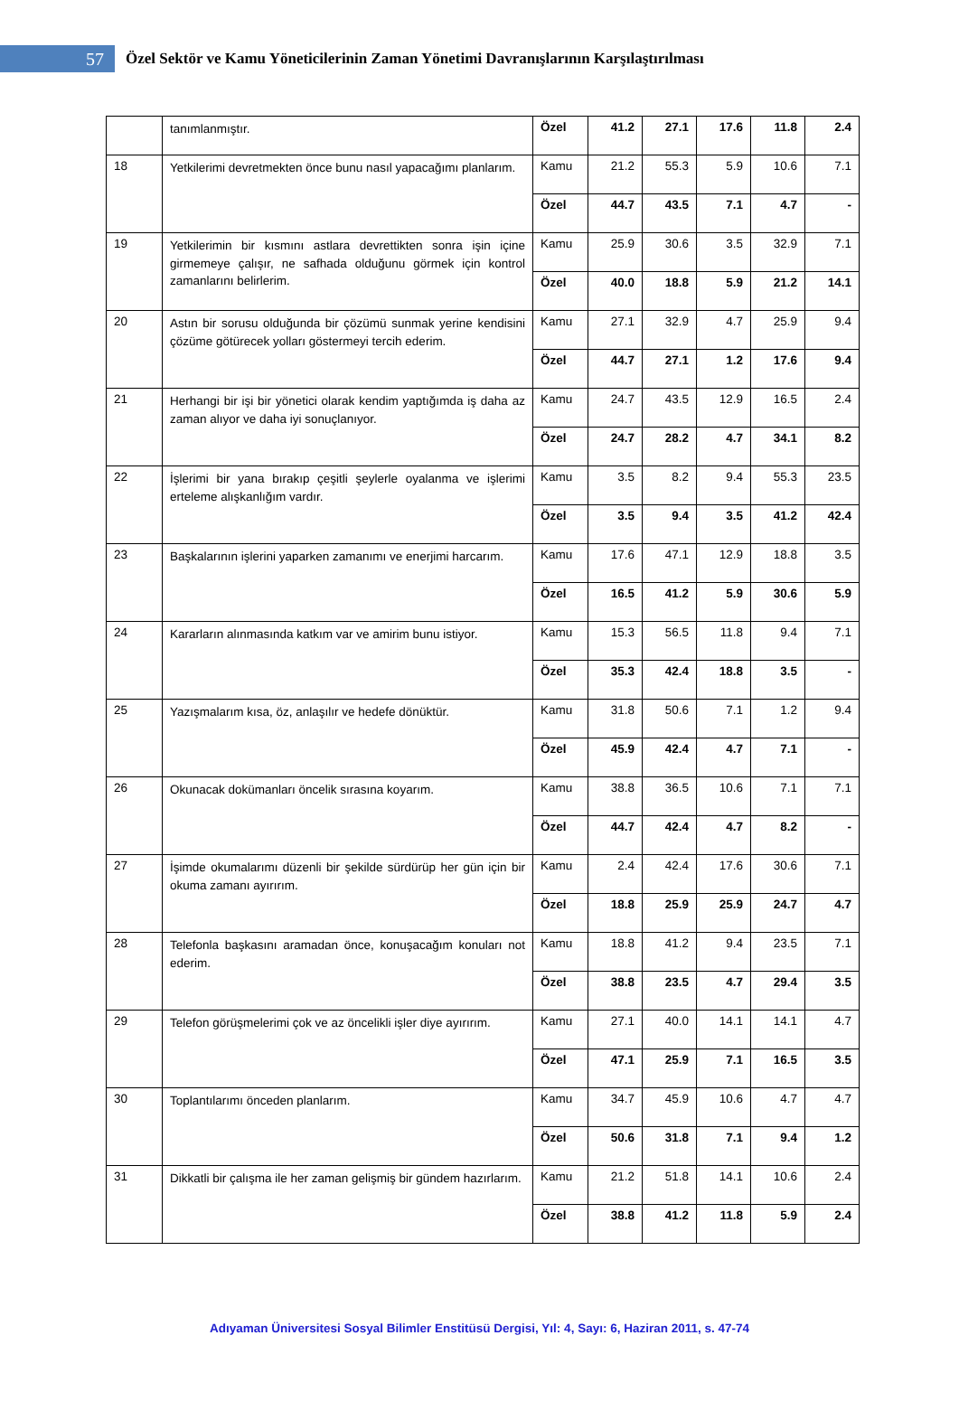57
Özel Sektör ve Kamu Yöneticilerinin Zaman Yönetimi Davranışlarının Karşılaştırılması
| | tanımlanmıştır. | Özel | 41.2 | 27.1 | 17.6 | 11.8 | 2.4 |
| 18 | Yetkilerimi devretmekten önce bunu nasıl yapacağımı planlarım. | Kamu | 21.2 | 55.3 | 5.9 | 10.6 | 7.1 |
| | | Özel | 44.7 | 43.5 | 7.1 | 4.7 | - |
| 19 | Yetkilerimin bir kısmını astlara devrettikten sonra işin içine girmemeye çalışır, ne safhada olduğunu görmek için kontrol zamanlarını belirlerim. | Kamu | 25.9 | 30.6 | 3.5 | 32.9 | 7.1 |
| | | Özel | 40.0 | 18.8 | 5.9 | 21.2 | 14.1 |
| 20 | Astın bir sorusu olduğunda bir çözümü sunmak yerine kendisini çözüme götürecek yolları göstermeyi tercih ederim. | Kamu | 27.1 | 32.9 | 4.7 | 25.9 | 9.4 |
| | | Özel | 44.7 | 27.1 | 1.2 | 17.6 | 9.4 |
| 21 | Herhangi bir işi bir yönetici olarak kendim yaptığımda iş daha az zaman alıyor ve daha iyi sonuçlanıyor. | Kamu | 24.7 | 43.5 | 12.9 | 16.5 | 2.4 |
| | | Özel | 24.7 | 28.2 | 4.7 | 34.1 | 8.2 |
| 22 | İşlerimi bir yana bırakıp çeşitli şeylerle oyalanma ve işlerimi erteleme alışkanlığım vardır. | Kamu | 3.5 | 8.2 | 9.4 | 55.3 | 23.5 |
| | | Özel | 3.5 | 9.4 | 3.5 | 41.2 | 42.4 |
| 23 | Başkalarının işlerini yaparken zamanımı ve enerjimi harcarım. | Kamu | 17.6 | 47.1 | 12.9 | 18.8 | 3.5 |
| | | Özel | 16.5 | 41.2 | 5.9 | 30.6 | 5.9 |
| 24 | Kararların alınmasında katkım var ve amirim bunu istiyor. | Kamu | 15.3 | 56.5 | 11.8 | 9.4 | 7.1 |
| | | Özel | 35.3 | 42.4 | 18.8 | 3.5 | - |
| 25 | Yazışmalarım kısa, öz, anlaşılır ve hedefe dönüktür. | Kamu | 31.8 | 50.6 | 7.1 | 1.2 | 9.4 |
| | | Özel | 45.9 | 42.4 | 4.7 | 7.1 | - |
| 26 | Okunacak dokümanları öncelik sırasına koyarım. | Kamu | 38.8 | 36.5 | 10.6 | 7.1 | 7.1 |
| | | Özel | 44.7 | 42.4 | 4.7 | 8.2 | - |
| 27 | İşimde okumalarımı düzenli bir şekilde sürdürüp her gün için bir okuma zamanı ayırırım. | Kamu | 2.4 | 42.4 | 17.6 | 30.6 | 7.1 |
| | | Özel | 18.8 | 25.9 | 25.9 | 24.7 | 4.7 |
| 28 | Telefonla başkasını aramadan önce, konuşacağım konuları not ederim. | Kamu | 18.8 | 41.2 | 9.4 | 23.5 | 7.1 |
| | | Özel | 38.8 | 23.5 | 4.7 | 29.4 | 3.5 |
| 29 | Telefon görüşmelerimi çok ve az öncelikli işler diye ayırırım. | Kamu | 27.1 | 40.0 | 14.1 | 14.1 | 4.7 |
| | | Özel | 47.1 | 25.9 | 7.1 | 16.5 | 3.5 |
| 30 | Toplantılarımı önceden planlarım. | Kamu | 34.7 | 45.9 | 10.6 | 4.7 | 4.7 |
| | | Özel | 50.6 | 31.8 | 7.1 | 9.4 | 1.2 |
| 31 | Dikkatli bir çalışma ile her zaman gelişmiş bir gündem hazırlarım. | Kamu | 21.2 | 51.8 | 14.1 | 10.6 | 2.4 |
| | | Özel | 38.8 | 41.2 | 11.8 | 5.9 | 2.4 |
Adıyaman Üniversitesi Sosyal Bilimler Enstitüsü Dergisi, Yıl: 4, Sayı: 6, Haziran 2011, s. 47-74